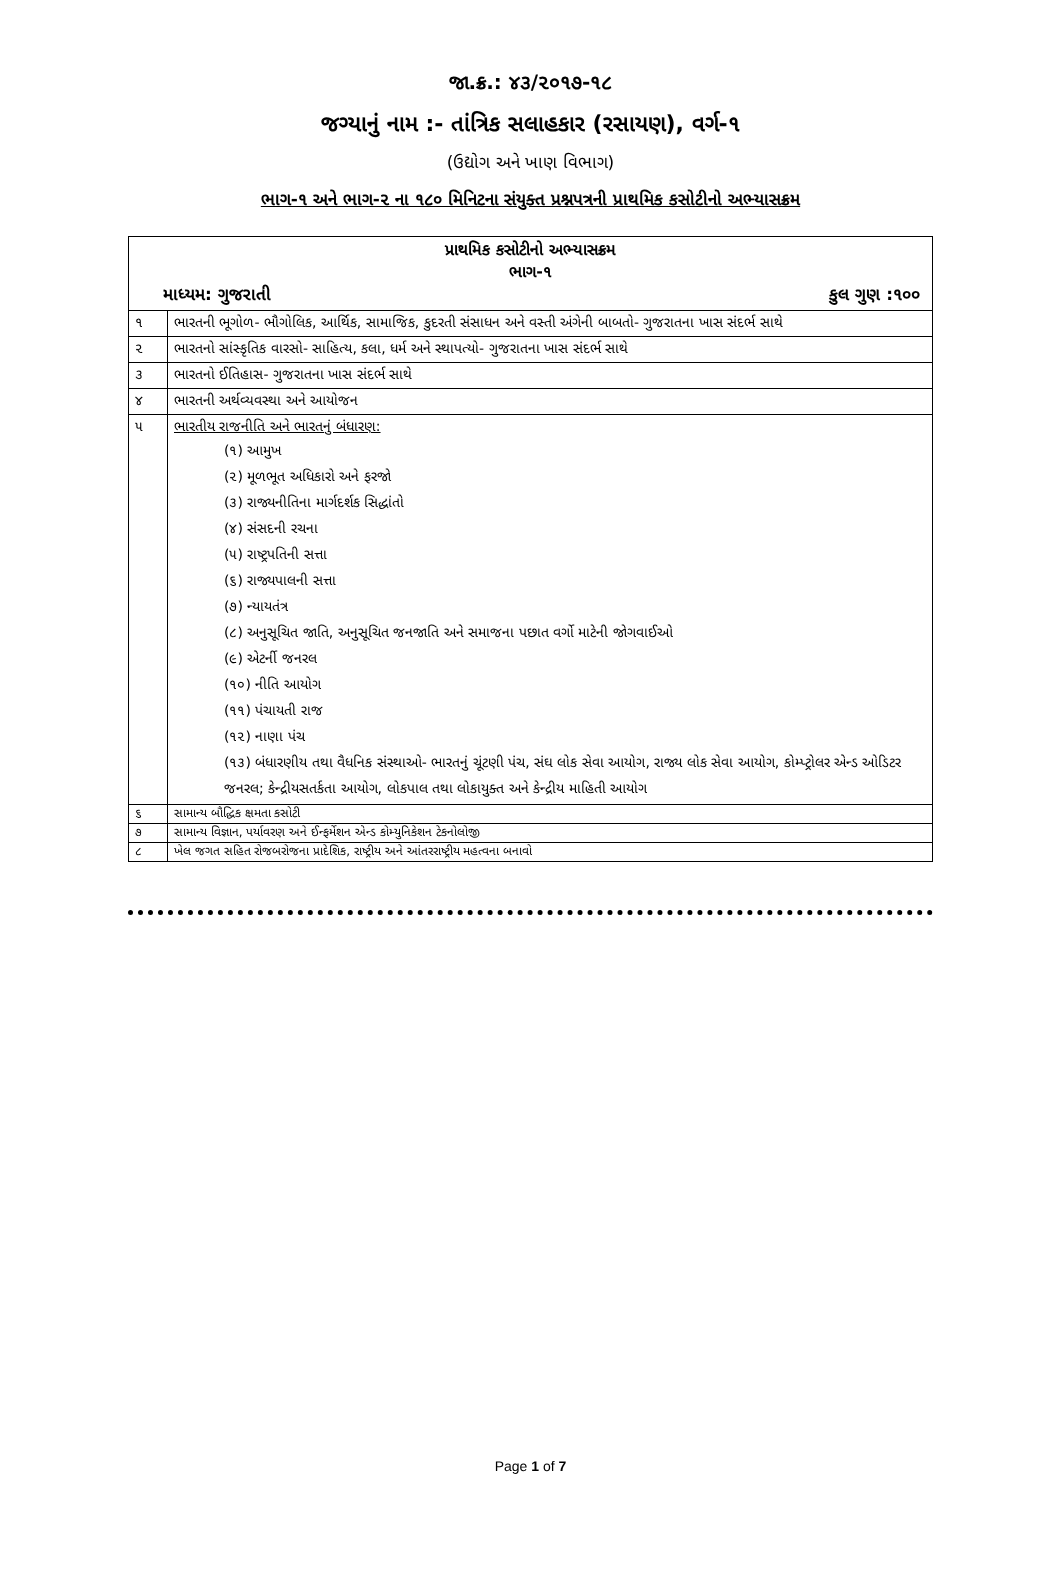જા.ક્ર.: ૪૩/૨૦૧૭-૧૮
જગ્યાનું નામ :- તાંત્રિક સલાહકાર (રસાયણ), વર્ગ-૧
(ઉદ્યોગ અને ખાણ વિભાગ)
ભાગ-૧ અને ભાગ-૨ ના ૧૮૦ મિનિટના સંયુક્ત પ્રશ્નપત્રની પ્રાથમિક કસોટીનો અભ્યાસક્રમ
| પ્રાથમિક કસોટીનો અભ્યાસક્રમ ભાગ-૧ માધ્યમ: ગુજરાતી કુલ ગુણ :૧૦૦ | |
| ૧ | ભારતની ભૂગોળ- ભૌગોલિક, આર્થિક, સામાજિક, કુદરતી સંસાધન અને વસ્તી અંગેની બાબતો- ગુજરાતના ખાસ સંદર્ભ સાથે |
| ૨ | ભારતનો સાંસ્કૃતિક વારસો- સાહિત્ય, કલા, ધર્મ અને સ્થાપત્યો- ગુજરાતના ખાસ સંદર્ભ સાથે |
| ૩ | ભારતનો ઈતિહાસ- ગુજરાતના ખાસ સંદર્ભ સાથે |
| ૪ | ભારતની અર્થવ્યવસ્થા અને આયોજન |
| ૫ | ભારતીય રાજનીતિ અને ભારતનું બંધારણ: (૧) આમુખ (૨) મૂળભૂત અધિકારો અને ફરજો (૩) રાજ્યનીતિના માર્ગદર્શક સિદ્ધાંતો (૪) સંસદની રચના (૫) રાષ્ટ્રપતિની સત્તા (૬) રાજ્યપાલની સત્તા (૭) ન્યાયતંત્ર (૮) અનુસૂચિત જાતિ, અનુસૂચિત જનજાતિ અને સમાજના પછાત વર્ગો માટેની જોગવાઈઓ (૯) એટર્ની જનરલ (૧૦) નીતિ આયોગ (૧૧) પંચાયતી રાજ (૧૨) નાણા પંચ (૧૩) બંધારણીય તથા વૈધનિક સંસ્થાઓ- ભારતનું ચૂંટણી પંચ, સંઘ લોક સેવા આયોગ, રાજ્ય લોક સેવા આયોગ, કોમ્પ્ટ્રોલર એન્ડ ઓડિટર જનરલ; કેન્દ્રીયસતર્કતા આયોગ, લોકપાલ તથા લોકાયુક્ત અને કેન્દ્રીય માહિતી આયોગ |
| ૬ | સામાન્ય બૌદ્ધિક ક્ષમતા કસોટી |
| ૭ | સામાન્ય વિજ્ઞાન, પર્યાવરણ અને ઈન્ફર્મેશન એન્ડ કોમ્યુનિકેશન ટેકનોલોજી |
| ૮ | ખેલ જગત સહિત રોજબરોજના પ્રાદેશિક, રાષ્ટ્રીય અને આંતરરાષ્ટ્રીય મહત્વના બનાવો |
Page 1 of 7